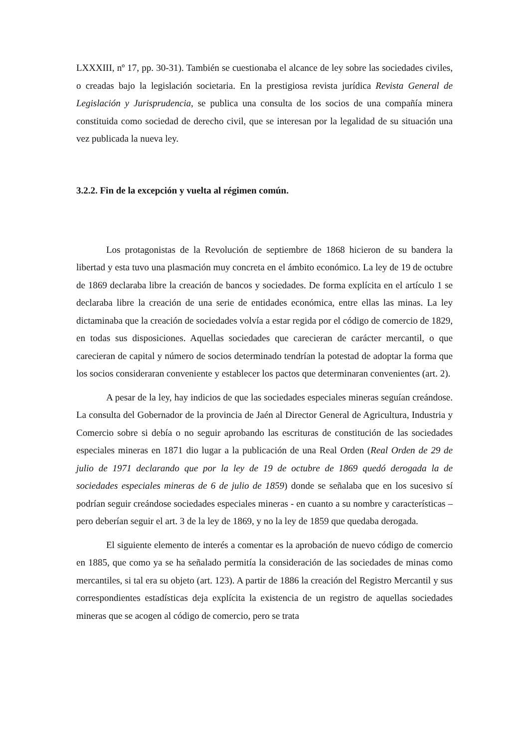LXXXIII, nº 17, pp. 30-31). También se cuestionaba el alcance de ley sobre las sociedades civiles, o creadas bajo la legislación societaria. En la prestigiosa revista jurídica Revista General de Legislación y Jurisprudencia, se publica una consulta de los socios de una compañía minera constituida como sociedad de derecho civil, que se interesan por la legalidad de su situación una vez publicada la nueva ley.
3.2.2. Fin de la excepción y vuelta al régimen común.
Los protagonistas de la Revolución de septiembre de 1868 hicieron de su bandera la libertad y esta tuvo una plasmación muy concreta en el ámbito económico. La ley de 19 de octubre de 1869 declaraba libre la creación de bancos y sociedades. De forma explícita en el artículo 1 se declaraba libre la creación de una serie de entidades económica, entre ellas las minas. La ley dictaminaba que la creación de sociedades volvía a estar regida por el código de comercio de 1829, en todas sus disposiciones. Aquellas sociedades que carecieran de carácter mercantil, o que carecieran de capital y número de socios determinado tendrían la potestad de adoptar la forma que los socios consideraran conveniente y establecer los pactos que determinaran convenientes (art. 2).
A pesar de la ley, hay indicios de que las sociedades especiales mineras seguían creándose. La consulta del Gobernador de la provincia de Jaén al Director General de Agricultura, Industria y Comercio sobre si debía o no seguir aprobando las escrituras de constitución de las sociedades especiales mineras en 1871 dio lugar a la publicación de una Real Orden (Real Orden de 29 de julio de 1971 declarando que por la ley de 19 de octubre de 1869 quedó derogada la de sociedades especiales mineras de 6 de julio de 1859) donde se señalaba que en los sucesivo sí podrían seguir creándose sociedades especiales mineras - en cuanto a su nombre y características – pero deberían seguir el art. 3 de la ley de 1869, y no la ley de 1859 que quedaba derogada.
El siguiente elemento de interés a comentar es la aprobación de nuevo código de comercio en 1885, que como ya se ha señalado permitía la consideración de las sociedades de minas como mercantiles, si tal era su objeto (art. 123). A partir de 1886 la creación del Registro Mercantil y sus correspondientes estadísticas deja explícita la existencia de un registro de aquellas sociedades mineras que se acogen al código de comercio, pero se trata